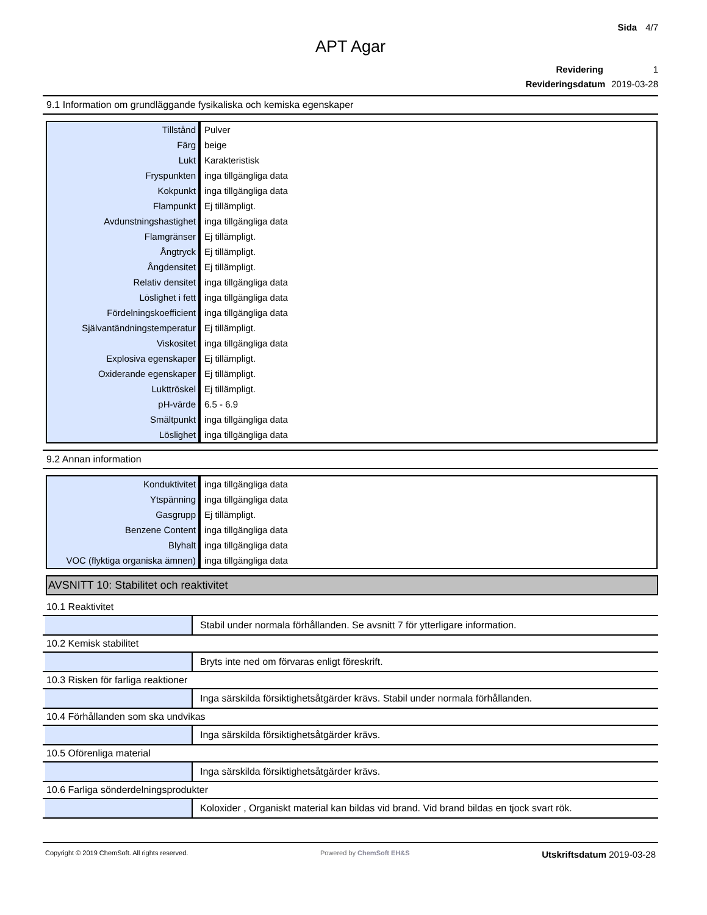Sida 4/7
APT Agar
Revidering 1
Revideringsdatum 2019-03-28
9.1 Information om grundläggande fysikaliska och kemiska egenskaper
| Tillstånd | Pulver |
| Färg | beige |
| Lukt | Karakteristisk |
| Fryspunkten | inga tillgängliga data |
| Kokpunkt | inga tillgängliga data |
| Flampunkt | Ej tillämpligt. |
| Avdunstningshastighet | inga tillgängliga data |
| Flamgränser | Ej tillämpligt. |
| Ångtryck | Ej tillämpligt. |
| Ångdensitet | Ej tillämpligt. |
| Relativ densitet | inga tillgängliga data |
| Löslighet i fett | inga tillgängliga data |
| Fördelningskoefficient | inga tillgängliga data |
| Självantändningstemperatur | Ej tillämpligt. |
| Viskositet | inga tillgängliga data |
| Explosiva egenskaper | Ej tillämpligt. |
| Oxiderande egenskaper | Ej tillämpligt. |
| Lukttröskel | Ej tillämpligt. |
| pH-värde | 6.5 - 6.9 |
| Smältpunkt | inga tillgängliga data |
| Löslighet | inga tillgängliga data |
9.2 Annan information
| Konduktivitet | inga tillgängliga data |
| Ytspänning | inga tillgängliga data |
| Gasgrupp | Ej tillämpligt. |
| Benzene Content | inga tillgängliga data |
| Blyhalt | inga tillgängliga data |
| VOC (flyktiga organiska ämnen) | inga tillgängliga data |
AVSNITT 10: Stabilitet och reaktivitet
10.1 Reaktivitet
Stabil under normala förhållanden. Se avsnitt 7 för ytterligare information.
10.2 Kemisk stabilitet
Bryts inte ned om förvaras enligt föreskrift.
10.3 Risken för farliga reaktioner
Inga särskilda försiktighetsåtgärder krävs. Stabil under normala förhållanden.
10.4 Förhållanden som ska undvikas
Inga särskilda försiktighetsåtgärder krävs.
10.5 Oförenliga material
Inga särskilda försiktighetsåtgärder krävs.
10.6 Farliga sönderdelningsprodukter
Koloxider , Organiskt material kan bildas vid brand. Vid brand bildas en tjock svart rök.
Copyright © 2019 ChemSoft. All rights reserved. Powered by ChemSoft EH&S Utskriftsdatum 2019-03-28